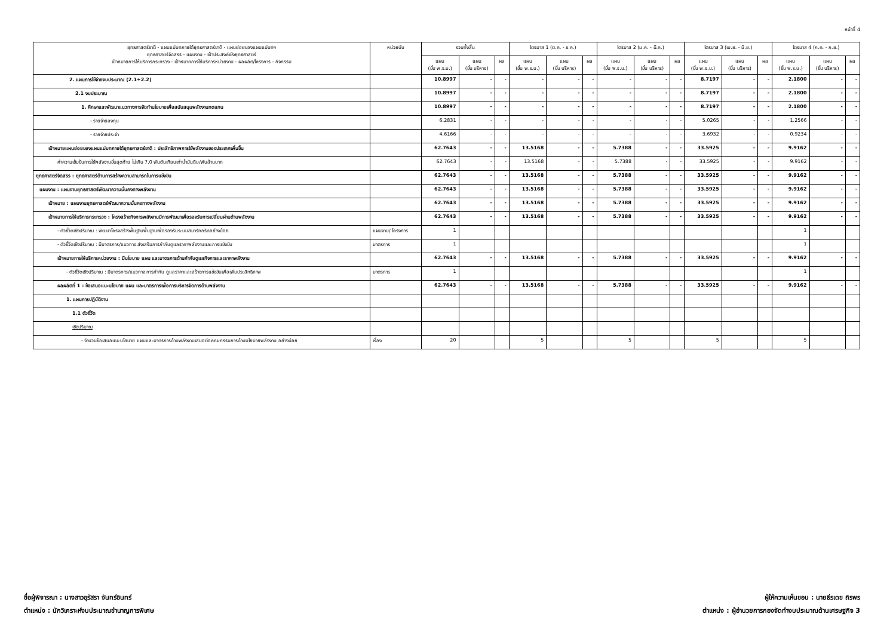หน้าที่ 4
| ยุทธศาสตร์ชาติ - แผนแม่บทภายใต้ยุทธศาสตร์ชาติ - แผนย่อยของแผนแม่บทฯ ยุทธศาสตร์จัดสรร - แผนงาน - เป้าประสงค์เชิงยุทธศาสตร์ เป้าหมายการให้บริการกระทรวง - เป้าหมายการให้บริการหน่วยงาน - ผลผลิต/โครงการ - กิจกรรม | หน่วยนับ | รวมทั้งสิ้น | | | ไตรมาส 1 (ต.ค. - ธ.ค.) | | | ไตรมาส 2 (ม.ค. - มี.ค.) | | | ไตรมาส 3 (เม.ย. - มิ.ย.) | | | ไตรมาส 4 (ก.ค. - ก.ย.) | | |
| --- | --- | --- | --- | --- | --- | --- | --- | --- | --- | --- | --- | --- | --- | --- | --- | --- |
| | | แผน (ขั้น พ.ร.บ.) | แผน (ขั้น บริหาร) | ผล | แผน (ขั้น พ.ร.บ.) | แผน (ขั้น บริหาร) | ผล | แผน (ขั้น พ.ร.บ.) | แผน (ขั้น บริหาร) | ผล | แผน (ขั้น พ.ร.บ.) | แผน (ขั้น บริหาร) | ผล | แผน (ขั้น พ.ร.บ.) | แผน (ขั้น บริหาร) | ผล |
| 2. แผนการใช้จ่ายงบประมาณ (2.1+2.2) | | 10.8997 | - | - | - | - | - | - | - | - | 8.7197 | - | - | 2.1800 | - | - |
| 2.1 งบประมาณ | | 10.8997 | - | - | - | - | - | - | - | - | 8.7197 | - | - | 2.1800 | - | - |
| 1. ศึกษาและพัฒนาแนวทางการจัดทำนโยบายเพื่อสนับสนุนพลังงานทดแทน | | 10.8997 | - | - | - | - | - | - | - | - | 8.7197 | - | - | 2.1800 | - | - |
| - รายจ่ายลงทุน | | 6.2831 | - | - | - | - | - | - | - | - | 5.0265 | - | - | 1.2566 | - | - |
| - รายจ่ายประจำ | | 4.6166 | - | - | - | - | - | - | - | - | 3.6932 | - | - | 0.9234 | - | - |
| เป้าหมายแผนย่อยของแผนแม่บทภายใต้ยุทธศาสตร์ชาติ : ประสิทธิภาพการใช้พลังงานของประเทศเพิ่มขึ้น | | 62.7643 | - | - | 13.5168 | - | - | 5.7388 | - | - | 33.5925 | - | - | 9.9162 | - | - |
| ค่าความเข้มข้นการใช้พลังงานขั้นสุดท้าย ไม่เกิน 7.0 พันตันเทียบเท่าน้ำมันดิบ/พันล้านบาท | | 62.7643 | - | - | 13.5168 | - | - | 5.7388 | - | - | 33.5925 | - | - | 9.9162 | - | - |
| ยุทธศาสตร์จัดสรร : ยุทธศาสตร์ด้านการสร้างความสามารถในการแข่งขัน | | 62.7643 | - | - | 13.5168 | - | - | 5.7388 | - | - | 33.5925 | - | - | 9.9162 | - | - |
| แผนงาน : แผนงานยุทธศาสตร์พัฒนาความมั่นคงทางพลังงาน | | 62.7643 | - | - | 13.5168 | - | - | 5.7388 | - | - | 33.5925 | - | - | 9.9162 | - | - |
| เป้าหมาย : แผนงานยุทธศาสตร์พัฒนาความมั่นคงทางพลังงาน | | 62.7643 | - | - | 13.5168 | - | - | 5.7388 | - | - | 33.5925 | - | - | 9.9162 | - | - |
| เป้าหมายการให้บริการกระทรวง : โครงสร้างกิจการพลังงานมีการพัฒนาเพื่อรองรับการเปลี่ยนผ่านด้านพลังงาน | | 62.7643 | - | - | 13.5168 | - | - | 5.7388 | - | - | 33.5925 | - | - | 9.9162 | - | - |
| - ตัวชี้วัดเชิงปริมาณ : พัฒนาโครงสร้างพื้นฐานพื้นฐานเพื่อรองรับระบบสมาร์ทกริดอย่างน้อย | แผนงาน/ โครงการ | 1 | | | | | | | | | | | | 1 | | |
| - ตัวชี้วัดเชิงปริมาณ : มีมาตรการ/แนวทาง ส่งเสริมการกำกับดูแลราคาพลังงานและการแข่งขัน | มาตรการ | 1 | | | | | | | | | | | | 1 | | |
| เป้าหมายการให้บริการหน่วยงาน : มีนโยบาย แผน และมาตรการด้านกำกับดูแลกิจการและราคาพลังงาน | | 62.7643 | - | - | 13.5168 | - | - | 5.7388 | - | - | 33.5925 | - | - | 9.9162 | - | - |
| - ตัวชี้วัดเชิงปริมาณ : มีมาตรการ/แนวทาง การกำกับ ดูแลราคาและสร้างการแข่งขันเพื่อเพิ่มประสิทธิภาพ | มาตรการ | 1 | | | | | | | | | | | | 1 | | |
| ผลผลิตที่ 1 : ข้อเสนอแนะนโยบาย แผน และมาตรการเพื่อการบริหารจัดการด้านพลังงาน | | 62.7643 | - | - | 13.5168 | - | - | 5.7388 | - | - | 33.5925 | - | - | 9.9162 | - | - |
| 1. แผนการปฏิบัติงาน | | | | | | | | | | | | | | | | |
| 1.1 ตัวชี้วัด | | | | | | | | | | | | | | | | |
| เชิงปริมาณ | | | | | | | | | | | | | | | | |
| - จำนวนข้อเสนอแนะนโยบาย แผนและมาตรการด้านพลังงานเสนอต่อคณะกรรมการด้านนโยบายพลังงาน อย่างน้อย | เรื่อง | 20 | | | 5 | | | 5 | | | 5 | | | 5 | | |
ชื่อผู้พิจารณา : นางสาวอุรัสรา จันทร์อินทร์
ตำแหน่ง : นักวิเคราะห์งบประมาณชำนาญการพิเศษ
ผู้ให้ความเห็นชอบ : นายธีรเดช ถิรพร
ตำแหน่ง : ผู้อำนวยการกองจัดทำงบประมาณด้านเศรษฐกิจ 3